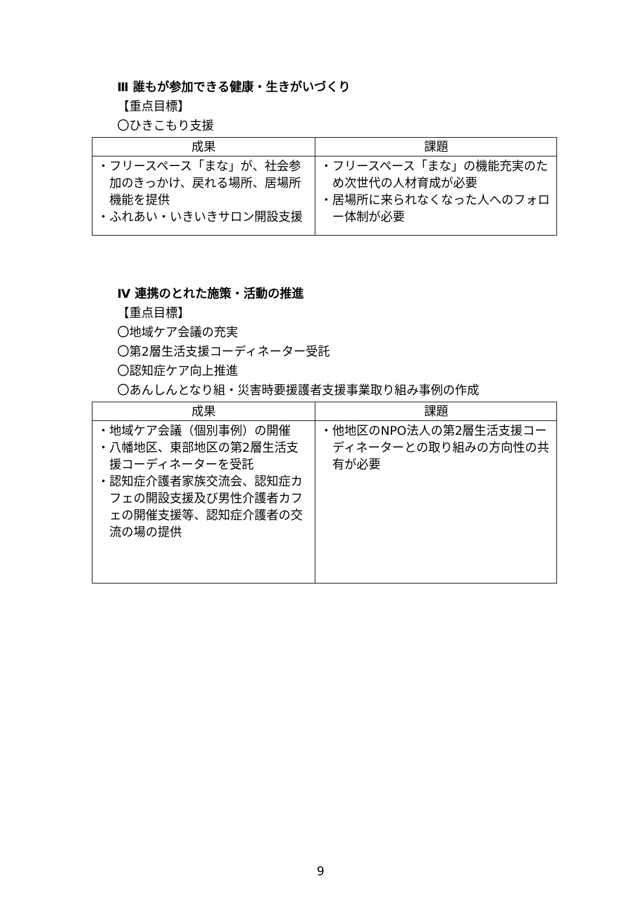Ⅲ 誰もが参加できる健康・生きがいづくり
【重点目標】
〇ひきこもり支援
| 成果 | 課題 |
| --- | --- |
| ・フリースペース「まな」が、社会参加のきっかけ、戻れる場所、居場所機能を提供 ・ふれあい・いきいきサロン開設支援 | ・フリースペース「まな」の機能充実のため次世代の人材育成が必要 ・居場所に来られなくなった人へのフォロー体制が必要 |
Ⅳ 連携のとれた施策・活動の推進
【重点目標】
〇地域ケア会議の充実
〇第2層生活支援コーディネーター受託
〇認知症ケア向上推進
〇あんしんとなり組・災害時要援護者支援事業取り組み事例の作成
| 成果 | 課題 |
| --- | --- |
| ・地域ケア会議（個別事例）の開催 ・八幡地区、東部地区の第2層生活支援コーディネーターを受託 ・認知症介護者家族交流会、認知症カフェの開設支援及び男性介護者カフェの開催支援等、認知症介護者の交流の場の提供 | ・他地区のNPO法人の第2層生活支援コーディネーターとの取り組みの方向性の共有が必要 |
9